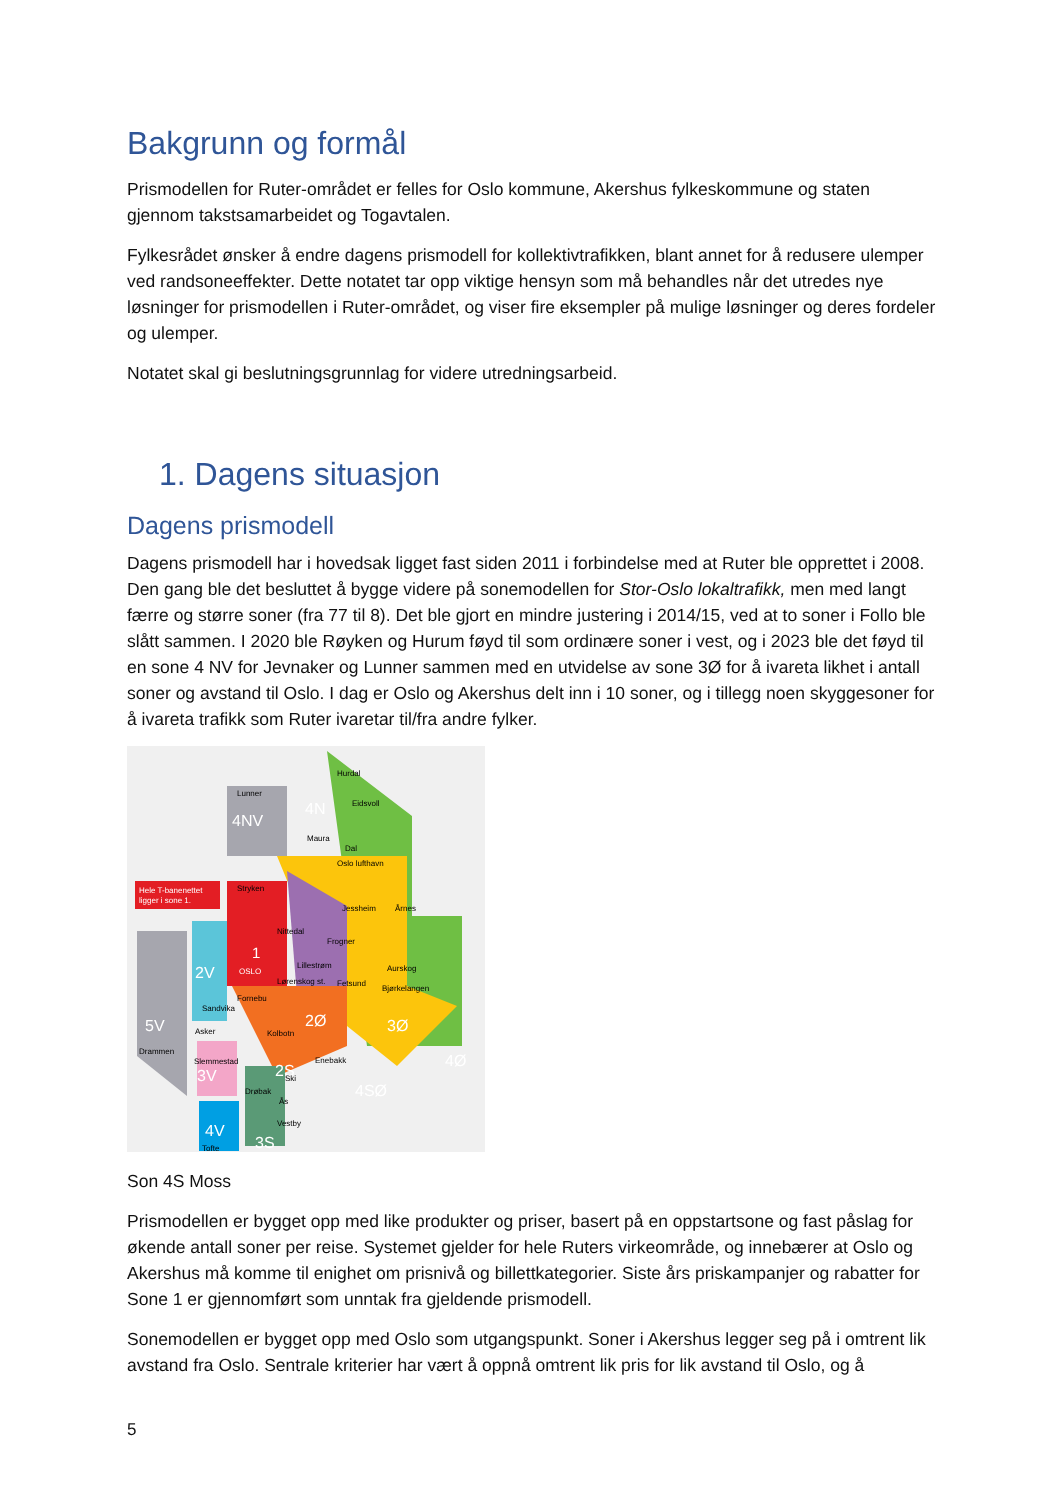Bakgrunn og formål
Prismodellen for Ruter-området er felles for Oslo kommune, Akershus fylkeskommune og staten gjennom takstsamarbeidet og Togavtalen.
Fylkesrådet ønsker å endre dagens prismodell for kollektivtrafikken, blant annet for å redusere ulemper ved randsoneeffekter. Dette notatet tar opp viktige hensyn som må behandles når det utredes nye løsninger for prismodellen i Ruter-området, og viser fire eksempler på mulige løsninger og deres fordeler og ulemper.
Notatet skal gi beslutningsgrunnlag for videre utredningsarbeid.
1. Dagens situasjon
Dagens prismodell
Dagens prismodell har i hovedsak ligget fast siden 2011 i forbindelse med at Ruter ble opprettet i 2008. Den gang ble det besluttet å bygge videre på sonemodellen for Stor-Oslo lokaltrafikk, men med langt færre og større soner (fra 77 til 8). Det ble gjort en mindre justering i 2014/15, ved at to soner i Follo ble slått sammen. I 2020 ble Røyken og Hurum føyd til som ordinære soner i vest, og i 2023 ble det føyd til en sone 4 NV for Jevnaker og Lunner sammen med en utvidelse av sone 3Ø for å ivareta likhet i antall soner og avstand til Oslo. I dag er Oslo og Akershus delt inn i 10 soner, og i tillegg noen skyggesoner for å ivareta trafikk som Ruter ivaretar til/fra andre fylker.
Hele T-banenettet
ligger i sone 1.
Hurdal
Eidsvoll
4N
4NV
Lunner
Maura
Dal
Oslo lufthavn
Stryken
Jessheim
Årnes
Nittedal
Frogner
1
OSLO
Lillestrøm
Aurskog
Lørenskog st.
Fetsund
Bjørkelangen
2V
Fornebu
Sandvika
2Ø
3Ø
5V
Asker
Kolbotn
2S
Drammen
Slemmestad
Enebakk
3V
Ski
4Ø
4SØ
Drøbak
Ås
4V
Vestby
3S
Tofte
Son 4S Moss
Prismodellen er bygget opp med like produkter og priser, basert på en oppstartsone og fast påslag for økende antall soner per reise. Systemet gjelder for hele Ruters virkeområde, og innebærer at Oslo og Akershus må komme til enighet om prisnivå og billettkategorier. Siste års priskampanjer og rabatter for Sone 1 er gjennomført som unntak fra gjeldende prismodell.
Sonemodellen er bygget opp med Oslo som utgangspunkt. Soner i Akershus legger seg på i omtrent lik avstand fra Oslo. Sentrale kriterier har vært å oppnå omtrent lik pris for lik avstand til Oslo, og å
5